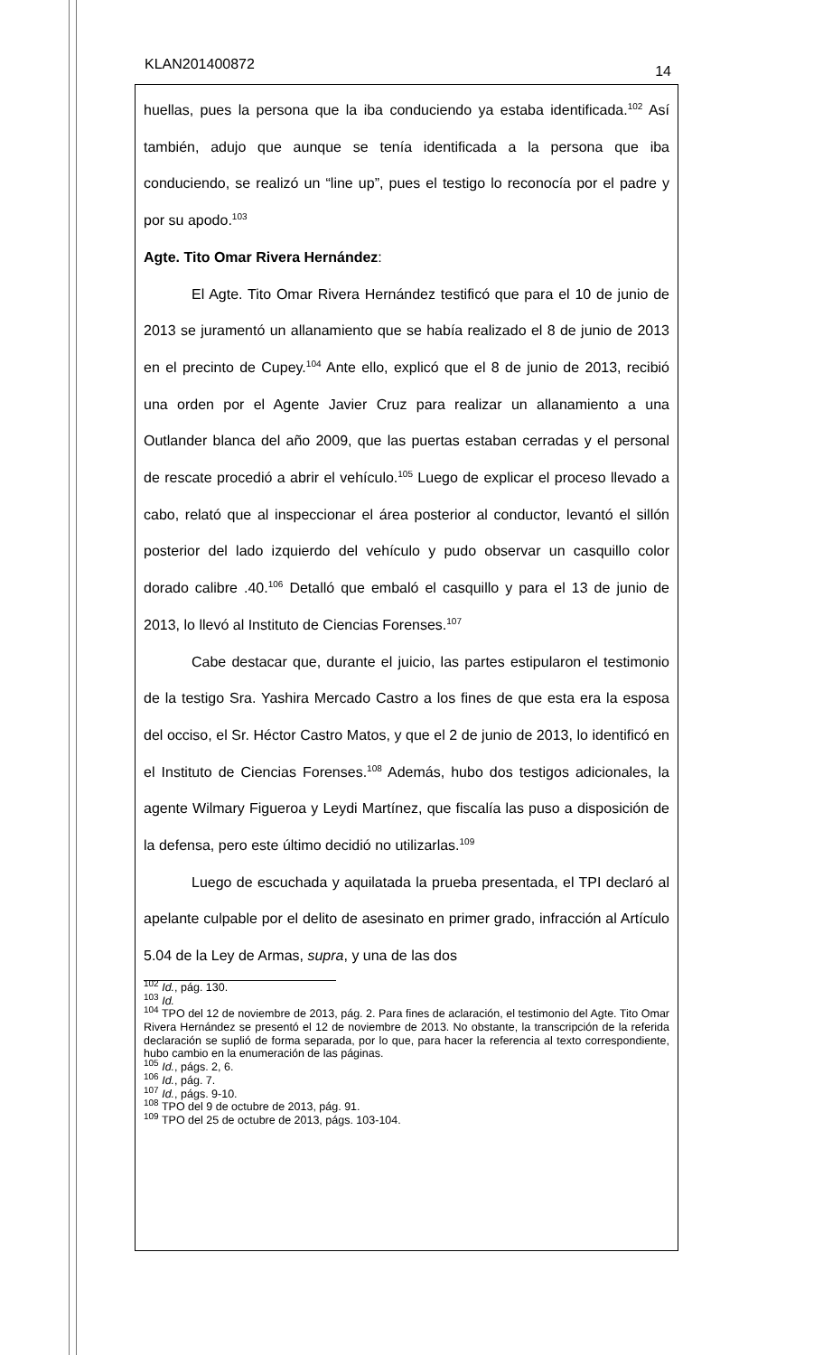KLAN201400872 14
huellas, pues la persona que la iba conduciendo ya estaba identificada.<sup>102</sup> Así también, adujo que aunque se tenía identificada a la persona que iba conduciendo, se realizó un “line up”, pues el testigo lo reconocía por el padre y por su apodo.<sup>103</sup>
Agte. Tito Omar Rivera Hernández:
El Agte. Tito Omar Rivera Hernández testificó que para el 10 de junio de 2013 se juramentó un allanamiento que se había realizado el 8 de junio de 2013 en el precinto de Cupey.<sup>104</sup> Ante ello, explicó que el 8 de junio de 2013, recibió una orden por el Agente Javier Cruz para realizar un allanamiento a una Outlander blanca del año 2009, que las puertas estaban cerradas y el personal de rescate procedió a abrir el vehículo.<sup>105</sup> Luego de explicar el proceso llevado a cabo, relató que al inspeccionar el área posterior al conductor, levantó el sillón posterior del lado izquierdo del vehículo y pudo observar un casquillo color dorado calibre .40.<sup>106</sup> Detalló que embaló el casquillo y para el 13 de junio de 2013, lo llevó al Instituto de Ciencias Forenses.<sup>107</sup>
Cabe destacar que, durante el juicio, las partes estipularon el testimonio de la testigo Sra. Yashira Mercado Castro a los fines de que esta era la esposa del occiso, el Sr. Héctor Castro Matos, y que el 2 de junio de 2013, lo identificó en el Instituto de Ciencias Forenses.<sup>108</sup> Además, hubo dos testigos adicionales, la agente Wilmary Figueroa y Leydi Martínez, que fiscalía las puso a disposición de la defensa, pero este último decidió no utilizarlas.<sup>109</sup>
Luego de escuchada y aquilatada la prueba presentada, el TPI declaró al apelante culpable por el delito de asesinato en primer grado, infracción al Artículo 5.04 de la Ley de Armas, supra, y una de las dos
<sup>102</sup> Id., pág. 130.
<sup>103</sup> Id.
<sup>104</sup> TPO del 12 de noviembre de 2013, pág. 2. Para fines de aclaración, el testimonio del Agte. Tito Omar Rivera Hernández se presentó el 12 de noviembre de 2013. No obstante, la transcripción de la referida declaración se suplió de forma separada, por lo que, para hacer la referencia al texto correspondiente, hubo cambio en la enumeración de las páginas.
<sup>105</sup> Id., págs. 2, 6.
<sup>106</sup> Id., pág. 7.
<sup>107</sup> Id., págs. 9-10.
<sup>108</sup> TPO del 9 de octubre de 2013, pág. 91.
<sup>109</sup> TPO del 25 de octubre de 2013, págs. 103-104.